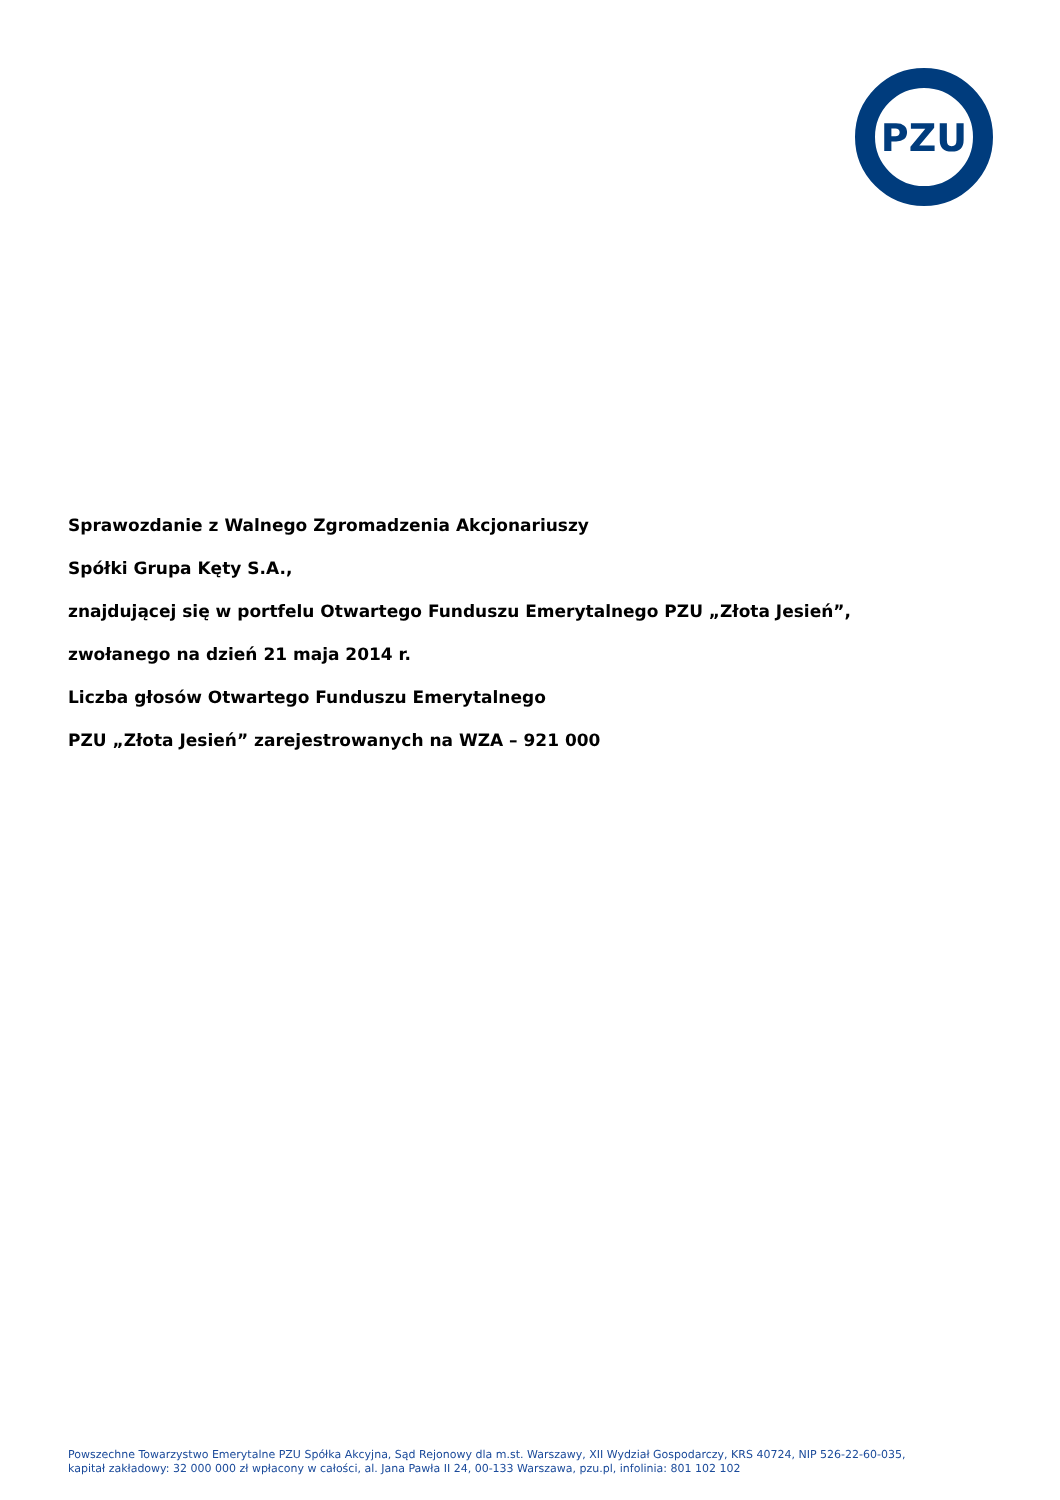PZU
Sprawozdanie z Walnego Zgromadzenia Akcjonariuszy
Spółki Grupa Kęty S.A.,
znajdującej się w portfelu Otwartego Funduszu Emerytalnego PZU „Złota Jesień”,
zwołanego na dzień 21 maja 2014 r.
Liczba głosów Otwartego Funduszu Emerytalnego
PZU „Złota Jesień” zarejestrowanych na WZA – 921 000
Powszechne Towarzystwo Emerytalne PZU Spółka Akcyjna, Sąd Rejonowy dla m.st. Warszawy, XII Wydział Gospodarczy, KRS 40724, NIP 526-22-60-035,
kapitał zakładowy: 32 000 000 zł wpłacony w całości, al. Jana Pawła II 24, 00-133 Warszawa, pzu.pl, infolinia: 801 102 102